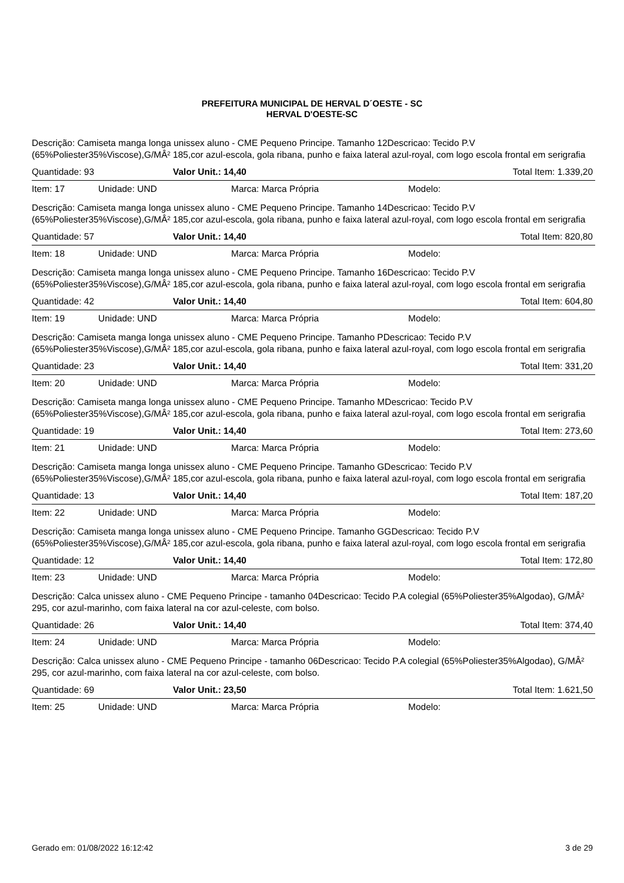PREFEITURA MUNICIPAL DE HERVAL D´OESTE - SC
HERVAL D'OESTE-SC
Descrição: Camiseta manga longa unissex aluno - CME Pequeno Principe. Tamanho 12Descricao: Tecido P.V (65%Poliester35%Viscose),G/MÂ² 185,cor azul-escola, gola ribana, punho e faixa lateral azul-royal, com logo escola frontal em serigrafia
Quantidade: 93 Valor Unit.: 14,40 Total Item: 1.339,20
Item: 17 Unidade: UND Marca: Marca Própria Modelo:
Descrição: Camiseta manga longa unissex aluno - CME Pequeno Principe. Tamanho 14Descricao: Tecido P.V (65%Poliester35%Viscose),G/MÂ² 185,cor azul-escola, gola ribana, punho e faixa lateral azul-royal, com logo escola frontal em serigrafia
Quantidade: 57 Valor Unit.: 14,40 Total Item: 820,80
Item: 18 Unidade: UND Marca: Marca Própria Modelo:
Descrição: Camiseta manga longa unissex aluno - CME Pequeno Principe. Tamanho 16Descricao: Tecido P.V (65%Poliester35%Viscose),G/MÂ² 185,cor azul-escola, gola ribana, punho e faixa lateral azul-royal, com logo escola frontal em serigrafia
Quantidade: 42 Valor Unit.: 14,40 Total Item: 604,80
Item: 19 Unidade: UND Marca: Marca Própria Modelo:
Descrição: Camiseta manga longa unissex aluno - CME Pequeno Principe. Tamanho PDescricao: Tecido P.V (65%Poliester35%Viscose),G/MÂ² 185,cor azul-escola, gola ribana, punho e faixa lateral azul-royal, com logo escola frontal em serigrafia
Quantidade: 23 Valor Unit.: 14,40 Total Item: 331,20
Item: 20 Unidade: UND Marca: Marca Própria Modelo:
Descrição: Camiseta manga longa unissex aluno - CME Pequeno Principe. Tamanho MDescricao: Tecido P.V (65%Poliester35%Viscose),G/MÂ² 185,cor azul-escola, gola ribana, punho e faixa lateral azul-royal, com logo escola frontal em serigrafia
Quantidade: 19 Valor Unit.: 14,40 Total Item: 273,60
Item: 21 Unidade: UND Marca: Marca Própria Modelo:
Descrição: Camiseta manga longa unissex aluno - CME Pequeno Principe. Tamanho GDescricao: Tecido P.V (65%Poliester35%Viscose),G/MÂ² 185,cor azul-escola, gola ribana, punho e faixa lateral azul-royal, com logo escola frontal em serigrafia
Quantidade: 13 Valor Unit.: 14,40 Total Item: 187,20
Item: 22 Unidade: UND Marca: Marca Própria Modelo:
Descrição: Camiseta manga longa unissex aluno - CME Pequeno Principe. Tamanho GGDescricao: Tecido P.V (65%Poliester35%Viscose),G/MÂ² 185,cor azul-escola, gola ribana, punho e faixa lateral azul-royal, com logo escola frontal em serigrafia
Quantidade: 12 Valor Unit.: 14,40 Total Item: 172,80
Item: 23 Unidade: UND Marca: Marca Própria Modelo:
Descrição: Calca unissex aluno - CME Pequeno Principe - tamanho 04Descricao: Tecido P.A colegial (65%Poliester35%Algodao), G/MÂ² 295, cor azul-marinho, com faixa lateral na cor azul-celeste, com bolso.
Quantidade: 26 Valor Unit.: 14,40 Total Item: 374,40
Item: 24 Unidade: UND Marca: Marca Própria Modelo:
Descrição: Calca unissex aluno - CME Pequeno Principe - tamanho 06Descricao: Tecido P.A colegial (65%Poliester35%Algodao), G/MÂ² 295, cor azul-marinho, com faixa lateral na cor azul-celeste, com bolso.
Quantidade: 69 Valor Unit.: 23,50 Total Item: 1.621,50
Item: 25 Unidade: UND Marca: Marca Própria Modelo:
Gerado em: 01/08/2022 16:12:42 3 de 29